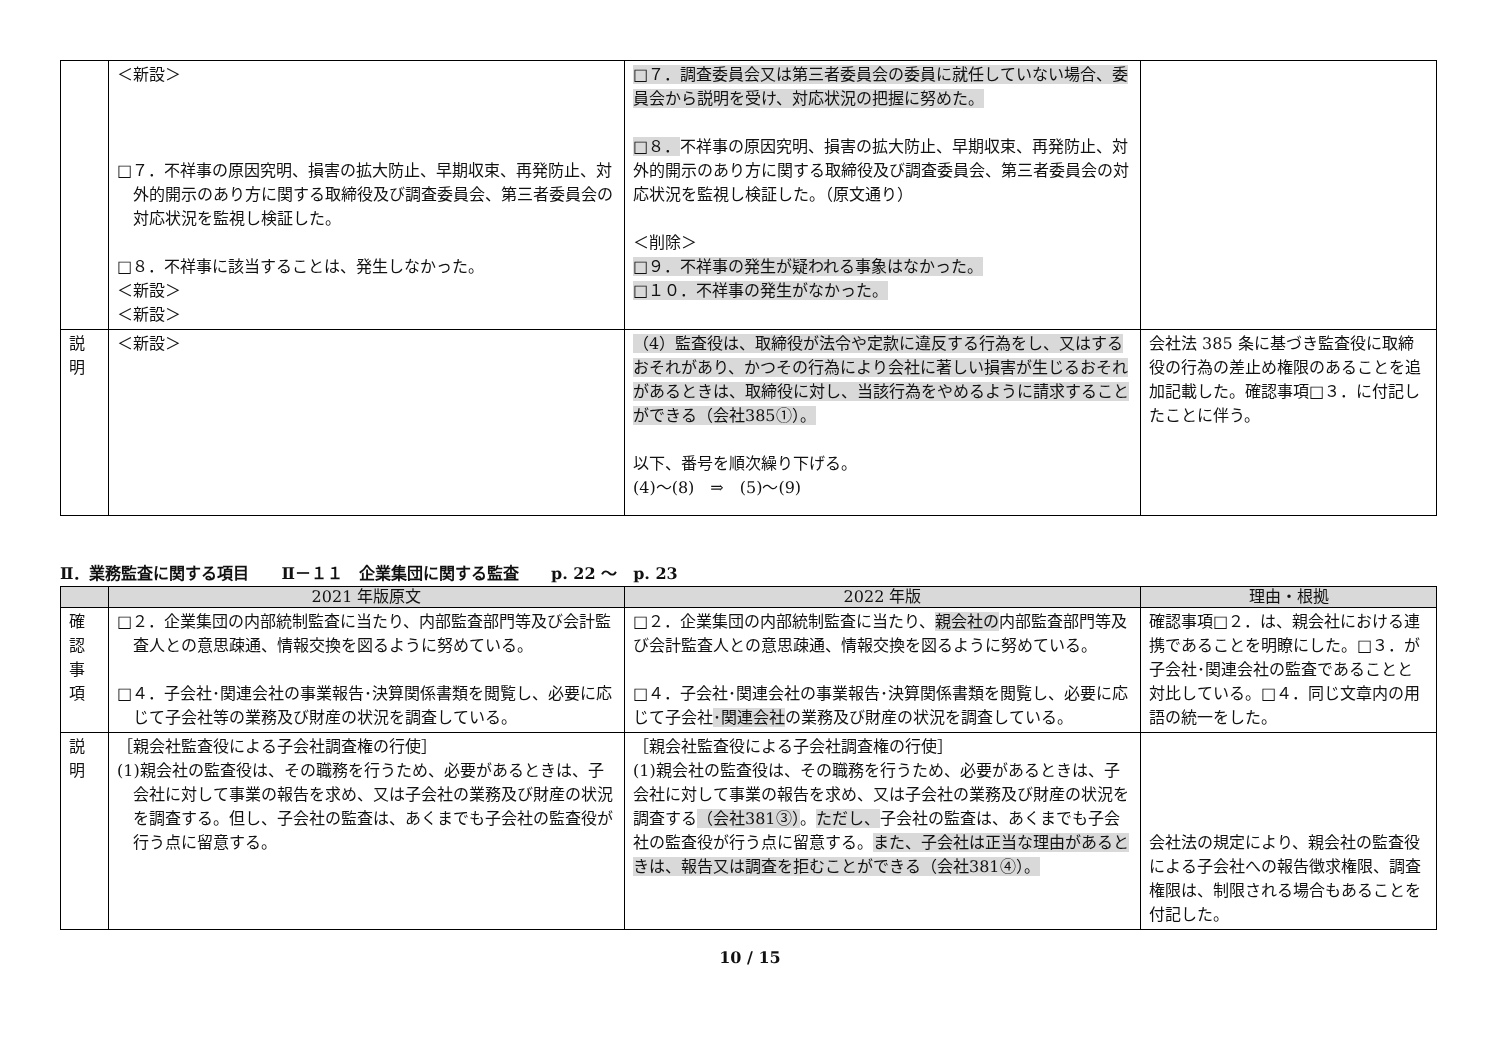| | ＜新設＞ □７．不祥事の原因究明、損害の拡大防止、早期収束、再発防止、対外的開示のあり方に関する取締役及び調査委員会、第三者委員会の対応状況を監視し検証した。 □８．不祥事に該当することは、発生しなかった。 ＜新設＞ ＜新設＞ | □７．調査委員会又は第三者委員会の委員に就任していない場合、委員会から説明を受け、対応状況の把握に努めた。 □８． 不祥事の原因究明、損害の拡大防止、早期収束、再発防止、対外的開示のあり方に関する取締役及び調査委員会、第三者委員会の対応状況を監視し検証した。（原文通り） ＜削除＞ □９．不祥事の発生が疑われる事象はなかった。 □１０．不祥事の発生がなかった。 | |
| 説 明 | ＜新設＞ | （4）監査役は、取締役が法令や定款に違反する行為をし、又はするおそれがあり、かつその行為により会社に著しい損害が生じるおそれがあるときは、取締役に対し、当該行為をやめるように請求することができる（会社385①）。 以下、番号を順次繰り下げる。 (4)～(8) ⇒ (5)～(9) | 会社法 385 条に基づき監査役に取締役の行為の差止め権限のあることを追加記載した。確認事項□３．に付記したことに伴う。 |
Ⅱ．業務監査に関する項目　　Ⅱ－１１　企業集団に関する監査　　p. 22 ～　p. 23
| | 2021 年版原文 | 2022 年版 | 理由・根拠 |
| --- | --- | --- | --- |
| 確 認 事 項 | □２．企業集団の内部統制監査に当たり、内部監査部門等及び会計監査人との意思疎通、情報交換を図るように努めている。 □４．子会社･関連会社の事業報告･決算関係書類を閲覧し、必要に応じて子会社等の業務及び財産の状況を調査している。 | □２．企業集団の内部統制監査に当たり、 親会社の 内部監査部門等及び会計監査人との意思疎通、情報交換を図るように努めている。 □４．子会社･関連会社の事業報告･決算関係書類を閲覧し、必要に応じて子会社 ･関連会社 の業務及び財産の状況を調査している。 | 確認事項□２．は、親会社における連携であることを明瞭にした。□３．が子会社･関連会社の監査であることと対比している。□４．同じ文章内の用語の統一をした。 |
| 説 明 | ［親会社監査役による子会社調査権の行使］ (1)親会社の監査役は、その職務を行うため、必要があるときは、子会社に対して事業の報告を求め、又は子会社の業務及び財産の状況を調査する。但し、子会社の監査は、あくまでも子会社の監査役が行う点に留意する。 | ［親会社監査役による子会社調査権の行使］ (1)親会社の監査役は、その職務を行うため、必要があるときは、子会社に対して事業の報告を求め、又は子会社の業務及び財産の状況を調査する （会社381③） 。 ただし、 子会社の監査は、あくまでも子会社の監査役が行う点に留意する。 また、子会社は正当な理由があるときは、報告又は調査を拒むことができる（会社381④）。 | 会社法の規定により、親会社の監査役による子会社への報告徴求権限、調査権限は、制限される場合もあることを付記した。 |
10 / 15